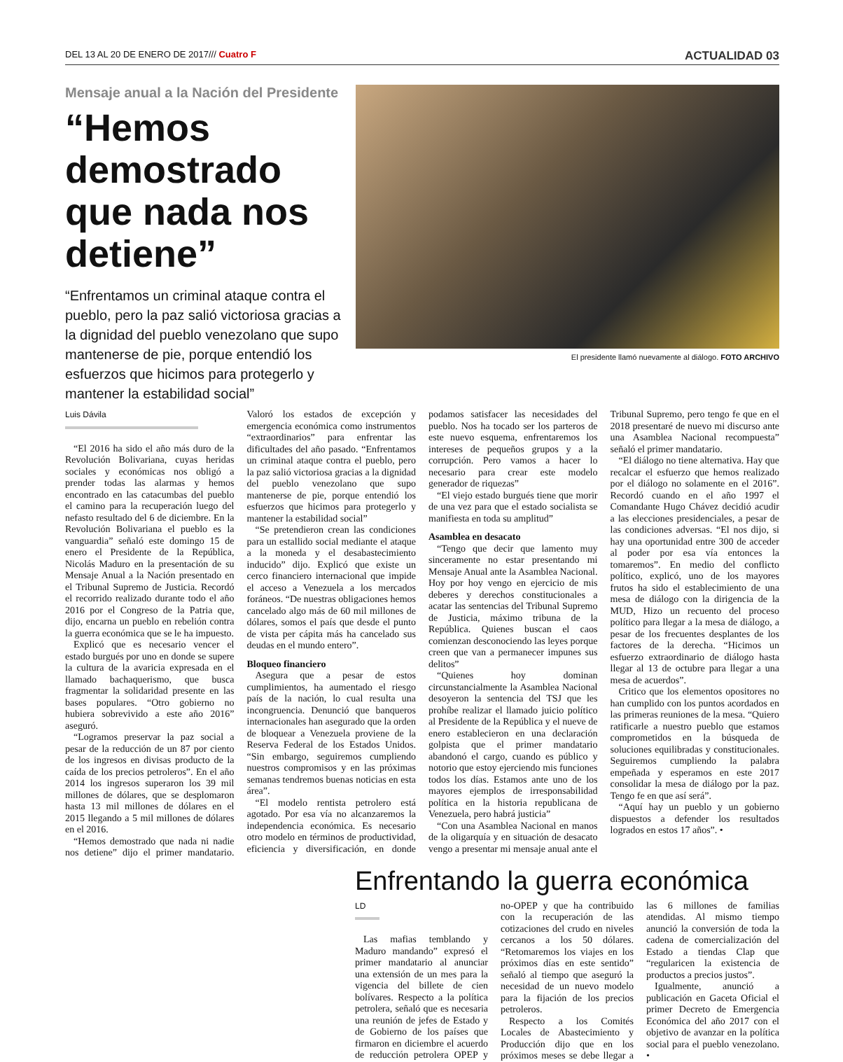DEL 13 AL 20 DE ENERO DE 2017/// Cuatro F ACTUALIDAD 03
Mensaje anual a la Nación del Presidente
“Hemos demostrado que nada nos detiene”
“Enfrentamos un criminal ataque contra el pueblo, pero la paz salió victoriosa gracias a la dignidad del pueblo venezolano que supo mantenerse de pie, porque entendió los esfuerzos que hicimos para protegerlo y mantener la estabilidad social”
El presidente llamó nuevamente al diálogo. FOTO ARCHIVO
Luis Dávila
“El 2016 ha sido el año más duro de la Revolución Bolivariana, cuyas heridas sociales y económicas nos obligó a prender todas las alarmas y hemos encontrado en las catacumbas del pueblo el camino para la recuperación luego del nefasto resultado del 6 de diciembre. En la Revolución Bolivariana el pueblo es la vanguardia” señaló este domingo 15 de enero el Presidente de la República, Nicolás Maduro en la presentación de su Mensaje Anual a la Nación presentado en el Tribunal Supremo de Justicia. Recordó el recorrido realizado durante todo el año 2016 por el Congreso de la Patria que, dijo, encarna un pueblo en rebelión contra la guerra económica que se le ha impuesto.
Explicó que es necesario vencer el estado burgués por uno en donde se supere la cultura de la avaricia expresada en el llamado bachaquerismo, que busca fragmentar la solidaridad presente en las bases populares. “Otro gobierno no hubiera sobrevivido a este año 2016” aseguró.
“Logramos preservar la paz social a pesar de la reducción de un 87 por ciento de los ingresos en divisas producto de la caída de los precios petroleros”. En el año 2014 los ingresos superaron los 39 mil millones de dólares, que se desplomaron hasta 13 mil millones de dólares en el 2015 llegando a 5 mil millones de dólares en el 2016.
“Hemos demostrado que nada ni nadie nos detiene” dijo el primer mandatario. Valoró los estados de excepción y emergencia económica como instrumentos “extraordinarios” para enfrentar las dificultades del año pasado. “Enfrentamos un criminal ataque contra el pueblo, pero la paz salió victoriosa gracias a la dignidad del pueblo venezolano que supo mantenerse de pie, porque entendió los esfuerzos que hicimos para protegerlo y mantener la estabilidad social”
“Se pretendieron crean las condiciones para un estallido social mediante el ataque a la moneda y el desabastecimiento inducido” dijo. Explicó que existe un cerco financiero internacional que impide el acceso a Venezuela a los mercados foráneos. “De nuestras obligaciones hemos cancelado algo más de 60 mil millones de dólares, somos el país que desde el punto de vista per cápita más ha cancelado sus deudas en el mundo entero”.
Bloqueo financiero
Asegura que a pesar de estos cumplimientos, ha aumentado el riesgo país de la nación, lo cual resulta una incongruencia. Denunció que banqueros internacionales han asegurado que la orden de bloquear a Venezuela proviene de la Reserva Federal de los Estados Unidos. “Sin embargo, seguiremos cumpliendo nuestros compromisos y en las próximas semanas tendremos buenas noticias en esta área”.
“El modelo rentista petrolero está agotado. Por esa vía no alcanzaremos la independencia económica. Es necesario otro modelo en términos de productividad, eficiencia y diversificación, en donde podamos satisfacer las necesidades del pueblo. Nos ha tocado ser los parteros de este nuevo esquema, enfrentaremos los intereses de pequeños grupos y a la corrupción. Pero vamos a hacer lo necesario para crear este modelo generador de riquezas”
“El viejo estado burgués tiene que morir de una vez para que el estado socialista se manifiesta en toda su amplitud”
Asamblea en desacato
“Tengo que decir que lamento muy sinceramente no estar presentando mi Mensaje Anual ante la Asamblea Nacional. Hoy por hoy vengo en ejercicio de mis deberes y derechos constitucionales a acatar las sentencias del Tribunal Supremo de Justicia, máximo tribuna de la República. Quienes buscan el caos comienzan desconociendo las leyes porque creen que van a permanecer impunes sus delitos”
“Quienes hoy dominan circunstancialmente la Asamblea Nacional desoyeron la sentencia del TSJ que les prohíbe realizar el llamado juicio político al Presidente de la República y el nueve de enero establecieron en una declaración golpista que el primer mandatario abandonó el cargo, cuando es público y notorio que estoy ejerciendo mis funciones todos los días. Estamos ante uno de los mayores ejemplos de irresponsabilidad política en la historia republicana de Venezuela, pero habrá justicia”
“Con una Asamblea Nacional en manos de la oligarquía y en situación de desacato vengo a presentar mi mensaje anual ante el Tribunal Supremo, pero tengo fe que en el 2018 presentaré de nuevo mi discurso ante una Asamblea Nacional recompuesta” señaló el primer mandatario.
“El diálogo no tiene alternativa. Hay que recalcar el esfuerzo que hemos realizado por el diálogo no solamente en el 2016”. Recordó cuando en el año 1997 el Comandante Hugo Chávez decidió acudir a las elecciones presidenciales, a pesar de las condiciones adversas. “El nos dijo, si hay una oportunidad entre 300 de acceder al poder por esa vía entonces la tomaremos”. En medio del conflicto político, explicó, uno de los mayores frutos ha sido el establecimiento de una mesa de diálogo con la dirigencia de la MUD, Hizo un recuento del proceso político para llegar a la mesa de diálogo, a pesar de los frecuentes desplantes de los factores de la derecha. “Hicimos un esfuerzo extraordinario de diálogo hasta llegar al 13 de octubre para llegar a una mesa de acuerdos”.
Critico que los elementos opositores no han cumplido con los puntos acordados en las primeras reuniones de la mesa. “Quiero ratificarle a nuestro pueblo que estamos comprometidos en la búsqueda de soluciones equilibradas y constitucionales. Seguiremos cumpliendo la palabra empeñada y esperamos en este 2017 consolidar la mesa de diálogo por la paz. Tengo fe en que así será”.
“Aquí hay un pueblo y un gobierno dispuestos a defender los resultados logrados en estos 17 años”. •
Enfrentando la guerra económica
LD
Las mafias temblando y Maduro mandando” expresó el primer mandatario al anunciar una extensión de un mes para la vigencia del billete de cien bolívares. Respecto a la política petrolera, señaló que es necesaria una reunión de jefes de Estado y de Gobierno de los países que firmaron en diciembre el acuerdo de reducción petrolera OPEP y no-OPEP y que ha contribuido con la recuperación de las cotizaciones del crudo en niveles cercanos a los 50 dólares. “Retomaremos los viajes en los próximos días en este sentido” señaló al tiempo que aseguró la necesidad de un nuevo modelo para la fijación de los precios petroleros.
Respecto a los Comités Locales de Abastecimiento y Producción dijo que en los próximos meses se debe llegar a las 6 millones de familias atendidas. Al mismo tiempo anunció la conversión de toda la cadena de comercialización del Estado a tiendas Clap que “regularicen la existencia de productos a precios justos”.
Igualmente, anunció a publicación en Gaceta Oficial el primer Decreto de Emergencia Económica del año 2017 con el objetivo de avanzar en la política social para el pueblo venezolano. •